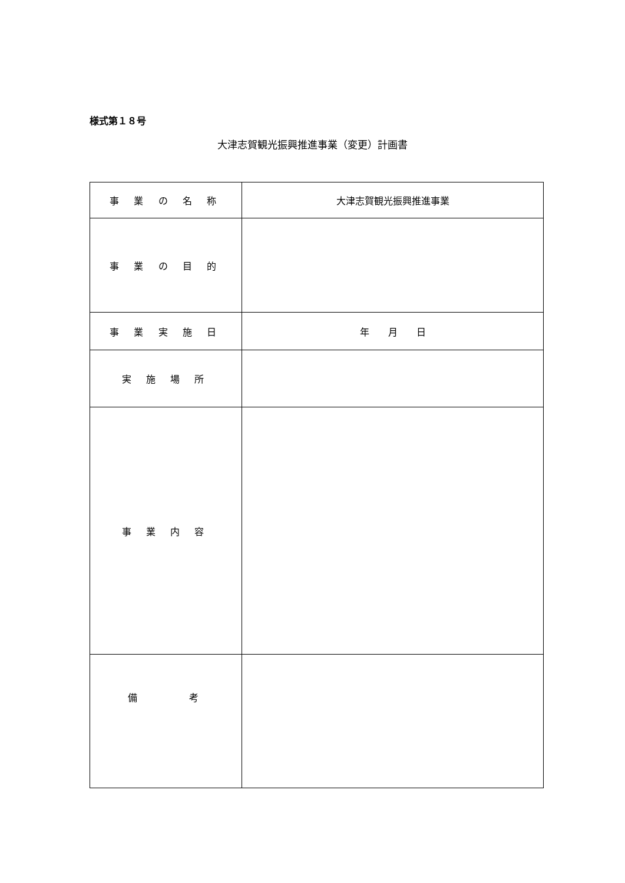様式第１８号
大津志賀観光振興推進事業（変更）計画書
| 事 業 の 名 称 | 大津志賀観光振興推進事業 |
| 事 業 の 目 的 | |
| 事 業 実 施 日 | 年 月 日 |
| 実 施 場 所 | |
| 事 業 内 容 | |
| 備 考 | |